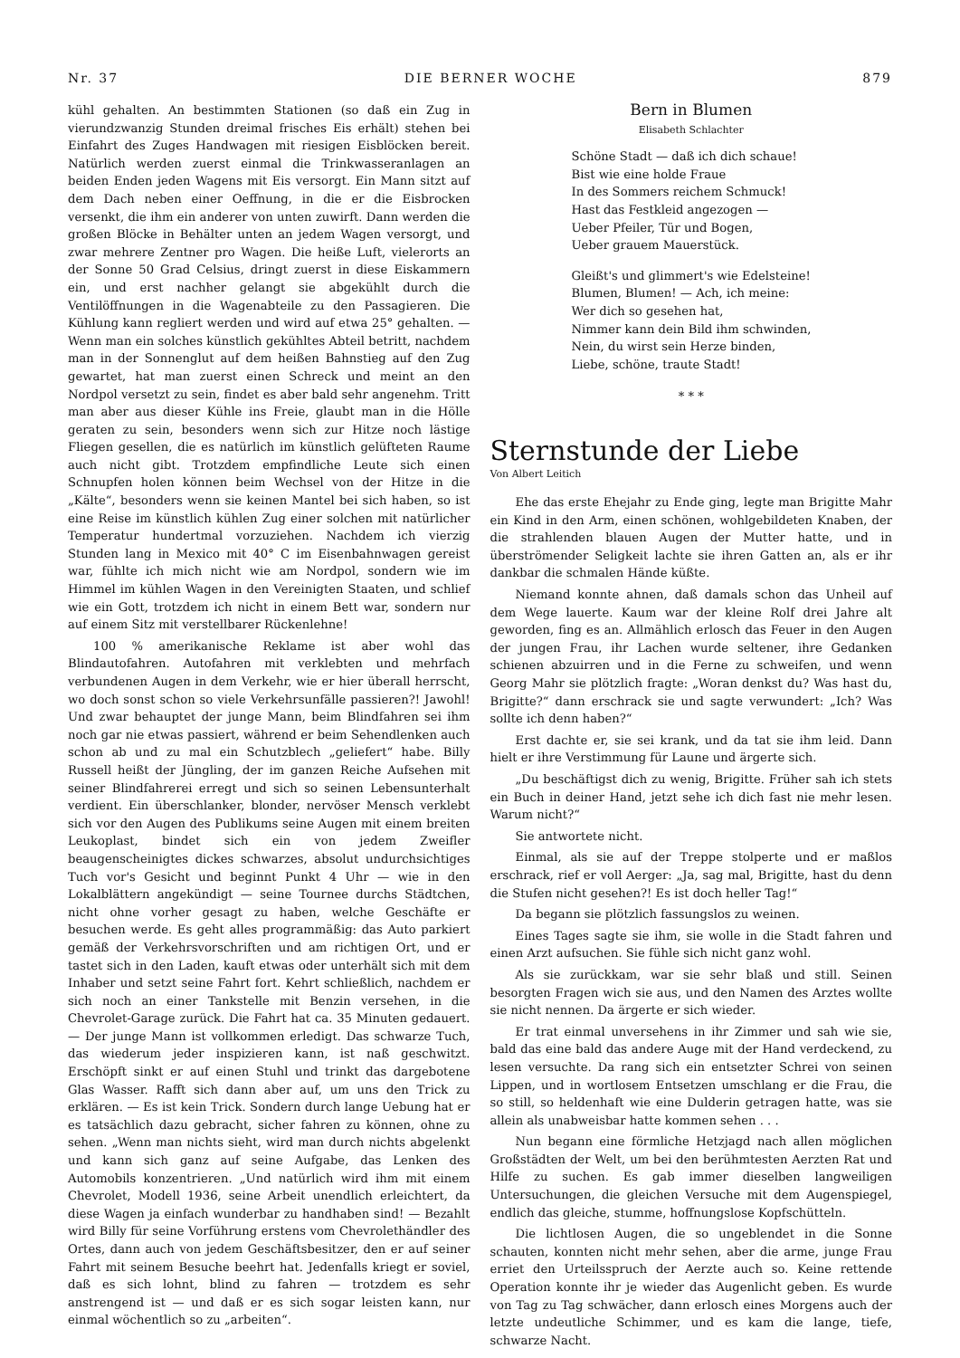Nr. 37 DIE BERNER WOCHE 879
kühl gehalten. An bestimmten Stationen (so daß ein Zug in vierundzwanzig Stunden dreimal frisches Eis erhält) stehen bei Einfahrt des Zuges Handwagen mit riesigen Eisblöcken bereit. Natürlich werden zuerst einmal die Trinkwasseranlagen an beiden Enden jeden Wagens mit Eis versorgt. Ein Mann sitzt auf dem Dach neben einer Oeffnung, in die er die Eisbrocken versenkt, die ihm ein anderer von unten zuwirft. Dann werden die großen Blöcke in Behälter unten an jedem Wagen versorgt, und zwar mehrere Zentner pro Wagen. Die heiße Luft, vielerorts an der Sonne 50 Grad Celsius, dringt zuerst in diese Eiskammern ein, und erst nachher gelangt sie abgekühlt durch die Ventilöffnungen in die Wagenabteile zu den Passagieren. Die Kühlung kann regliert werden und wird auf etwa 25° gehalten. — Wenn man ein solches künstlich gekühltes Abteil betritt, nachdem man in der Sonnenglut auf dem heißen Bahnstieg auf den Zug gewartet, hat man zuerst einen Schreck und meint an den Nordpol versetzt zu sein, findet es aber bald sehr angenehm. Tritt man aber aus dieser Kühle ins Freie, glaubt man in die Hölle geraten zu sein, besonders wenn sich zur Hitze noch lästige Fliegen gesellen, die es natürlich im künstlich gelüfteten Raume auch nicht gibt. Trotzdem empfindliche Leute sich einen Schnupfen holen können beim Wechsel von der Hitze in die „Kälte“, besonders wenn sie keinen Mantel bei sich haben, so ist eine Reise im künstlich kühlen Zug einer solchen mit natürlicher Temperatur hundertmal vorzuziehen. Nachdem ich vierzig Stunden lang in Mexico mit 40° C im Eisenbahnwagen gereist war, fühlte ich mich nicht wie am Nordpol, sondern wie im Himmel im kühlen Wagen in den Vereinigten Staaten, und schlief wie ein Gott, trotzdem ich nicht in einem Bett war, sondern nur auf einem Sitz mit verstellbarer Rückenlehne!
100 % amerikanische Reklame ist aber wohl das Blindautofahren. Autofahren mit verklebten und mehrfach verbundenen Augen in dem Verkehr, wie er hier überall herrscht, wo doch sonst schon so viele Verkehrsunfälle passieren?! Jawohl! Und zwar behauptet der junge Mann, beim Blindfahren sei ihm noch gar nie etwas passiert, während er beim Sehendlenken auch schon ab und zu mal ein Schutzblech „geliefert“ habe. Billy Russell heißt der Jüngling, der im ganzen Reiche Aufsehen mit seiner Blindfahrerei erregt und sich so seinen Lebensunterhalt verdient. Ein überschlanker, blonder, nervöser Mensch verklebt sich vor den Augen des Publikums seine Augen mit einem breiten Leukoplast, bindet sich ein von jedem Zweifler beaugenscheinigtes dickes schwarzes, absolut undurchsichtiges Tuch vor's Gesicht und beginnt Punkt 4 Uhr — wie in den Lokalblättern angekündigt — seine Tournee durchs Städtchen, nicht ohne vorher gesagt zu haben, welche Geschäfte er besuchen werde. Es geht alles programmäßig: das Auto parkiert gemäß der Verkehrsvorschriften und am richtigen Ort, und er tastet sich in den Laden, kauft etwas oder unterhält sich mit dem Inhaber und setzt seine Fahrt fort. Kehrt schließlich, nachdem er sich noch an einer Tankstelle mit Benzin versehen, in die Chevrolet-Garage zurück. Die Fahrt hat ca. 35 Minuten gedauert. — Der junge Mann ist vollkommen erledigt. Das schwarze Tuch, das wiederum jeder inspizieren kann, ist naß geschwitzt. Erschöpft sinkt er auf einen Stuhl und trinkt das dargebotene Glas Wasser. Rafft sich dann aber auf, um uns den Trick zu erklären. — Es ist kein Trick. Sondern durch lange Uebung hat er es tatsächlich dazu gebracht, sicher fahren zu können, ohne zu sehen. „Wenn man nichts sieht, wird man durch nichts abgelenkt und kann sich ganz auf seine Aufgabe, das Lenken des Automobils konzentrieren. „Und natürlich wird ihm mit einem Chevrolet, Modell 1936, seine Arbeit unendlich erleichtert, da diese Wagen ja einfach wunderbar zu handhaben sind! — Bezahlt wird Billy für seine Vorführung erstens vom Chevrolethändler des Ortes, dann auch von jedem Geschäftsbesitzer, den er auf seiner Fahrt mit seinem Besuche beehrt hat. Jedenfalls kriegt er soviel, daß es sich lohnt, blind zu fahren — trotzdem es sehr anstrengend ist — und daß er es sich sogar leisten kann, nur einmal wöchentlich so zu „arbeiten“.
Bern in Blumen
Elisabeth Schlachter
Schöne Stadt — daß ich dich schaue!
Bist wie eine holde Fraue
In des Sommers reichem Schmuck!
Hast das Festkleid angezogen —
Ueber Pfeiler, Tür und Bogen,
Ueber grauem Mauerstück.
Gleißt's und glimmert's wie Edelsteine!
Blumen, Blumen! — Ach, ich meine:
Wer dich so gesehen hat,
Nimmer kann dein Bild ihm schwinden,
Nein, du wirst sein Herze binden,
Liebe, schöne, traute Stadt!
* * *
Sternstunde der Liebe
Von Albert Leitich
Ehe das erste Ehejahr zu Ende ging, legte man Brigitte Mahr ein Kind in den Arm, einen schönen, wohlgebildeten Knaben, der die strahlenden blauen Augen der Mutter hatte, und in überströmender Seligkeit lachte sie ihren Gatten an, als er ihr dankbar die schmalen Hände küßte.
Niemand konnte ahnen, daß damals schon das Unheil auf dem Wege lauerte. Kaum war der kleine Rolf drei Jahre alt geworden, fing es an. Allmählich erlosch das Feuer in den Augen der jungen Frau, ihr Lachen wurde seltener, ihre Gedanken schienen abzuirren und in die Ferne zu schweifen, und wenn Georg Mahr sie plötzlich fragte: „Woran denkst du? Was hast du, Brigitte?“ dann erschrack sie und sagte verwundert: „Ich? Was sollte ich denn haben?“
Erst dachte er, sie sei krank, und da tat sie ihm leid. Dann hielt er ihre Verstimmung für Laune und ärgerte sich.
„Du beschäftigst dich zu wenig, Brigitte. Früher sah ich stets ein Buch in deiner Hand, jetzt sehe ich dich fast nie mehr lesen. Warum nicht?“
Sie antwortete nicht.
Einmal, als sie auf der Treppe stolperte und er maßlos erschrack, rief er voll Aerger: „Ja, sag mal, Brigitte, hast du denn die Stufen nicht gesehen?! Es ist doch heller Tag!“
Da begann sie plötzlich fassungslos zu weinen.
Eines Tages sagte sie ihm, sie wolle in die Stadt fahren und einen Arzt aufsuchen. Sie fühle sich nicht ganz wohl.
Als sie zurückkam, war sie sehr blaß und still. Seinen besorgten Fragen wich sie aus, und den Namen des Arztes wollte sie nicht nennen. Da ärgerte er sich wieder.
Er trat einmal unversehens in ihr Zimmer und sah wie sie, bald das eine bald das andere Auge mit der Hand verdeckend, zu lesen versuchte. Da rang sich ein entsetzter Schrei von seinen Lippen, und in wortlosem Entsetzen umschlang er die Frau, die so still, so heldenhaft wie eine Dulderin getragen hatte, was sie allein als unabweisbar hatte kommen sehen . . .
Nun begann eine förmliche Hetzjagd nach allen möglichen Großstädten der Welt, um bei den berühmtesten Aerzten Rat und Hilfe zu suchen. Es gab immer dieselben langweiligen Untersuchungen, die gleichen Versuche mit dem Augenspiegel, endlich das gleiche, stumme, hoffnungslose Kopfschütteln.
Die lichtlosen Augen, die so ungeblendet in die Sonne schauten, konnten nicht mehr sehen, aber die arme, junge Frau erriet den Urteilsspruch der Aerzte auch so. Keine rettende Operation konnte ihr je wieder das Augenlicht geben. Es wurde von Tag zu Tag schwächer, dann erlosch eines Morgens auch der letzte undeutliche Schimmer, und es kam die lange, tiefe, schwarze Nacht.